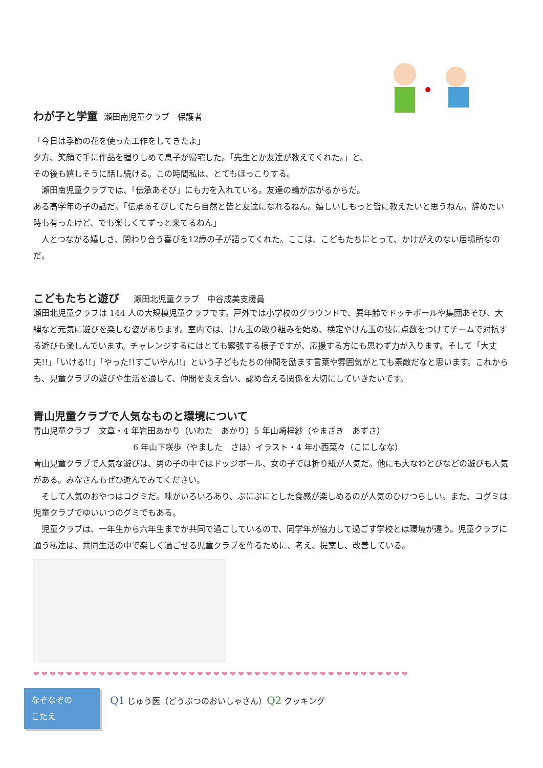わが子と学童
瀬田南児童クラブ　保護者
「今日は季節の花を使った工作をしてきたよ」
夕方、笑顔で手に作品を握りしめて息子が帰宅した。「先生とか友達が教えてくれた。」と、
その後も嬉しそうに話し続ける。この時間私は、とてもほっこりする。
　瀬田南児童クラブでは、「伝承あそび」にも力を入れている。友達の輪が広がるからだ。
ある高学年の子の話だ。「伝承あそびしてたら自然と皆と友達になれるねん。嬉しいしもっと皆に教えたいと思うねん。辞めたい時も有ったけど、でも楽しくてずっと来てるねん」
　人とつながる嬉しさ、関わり合う喜びを12歳の子が語ってくれた。ここは、こどもたちにとって、かけがえのない居場所なのだ。
こどもたちと遊び
　瀬田北児童クラブ　中谷成美支援員
瀬田北児童クラブは 144 人の大規模児童クラブです。戸外では小学校のグラウンドで、異年齢でドッチボールや集団あそび、大縄など元気に遊びを楽しむ姿があります。室内では、けん玉の取り組みを始め、検定やけん玉の技に点数をつけてチームで対抗する遊びも楽しんでいます。チャレンジするにはとても緊張する様子ですが、応援する方にも思わず力が入ります。そして「大丈夫!!」「いける!!」「やった!!すごいやん!!」という子どもたちの仲間を励ます言葉や雰囲気がとても素敵だなと思います。これからも、児童クラブの遊びや生活を通して、仲間を支え合い、認め合える関係を大切にしていきたいです。
青山児童クラブで人気なものと環境について
青山児童クラブ　文章・4 年岩田あかり（いわた　あかり）5 年山崎梓紗（やまざき　あずさ）
6 年山下咲歩（やました　さほ）イラスト・4 年小西菜々（こにしなな）
青山児童クラブで人気な遊びは、男の子の中ではドッジボール、女の子では折り紙が人気だ。他にも大なわとびなどの遊びも人気がある。みなさんもぜひ遊んでみてください。
　そして人気のおやつはコグミだ。味がいろいろあり、ぷにぷにとした食感が楽しめるのが人気のひけつらしい。また、コグミは児童クラブでゆいいつのグミでもある。
　児童クラブは、一年生から六年生までが共同で過ごしているので、同学年が協力して過ごす学校とは環境が違う。児童クラブに通う私達は、共同生活の中で楽しく過ごせる児童クラブを作るために、考え、提案し、改善している。
❤❤❤❤❤❤❤❤❤❤❤❤❤❤❤❤❤❤❤❤❤❤❤❤❤❤❤❤❤❤❤❤❤❤❤❤❤❤❤❤❤❤❤❤❤❤
なぞなぞの
こたえ
Q1 じゅう医（どうぶつのおいしゃさん）Q2 クッキング